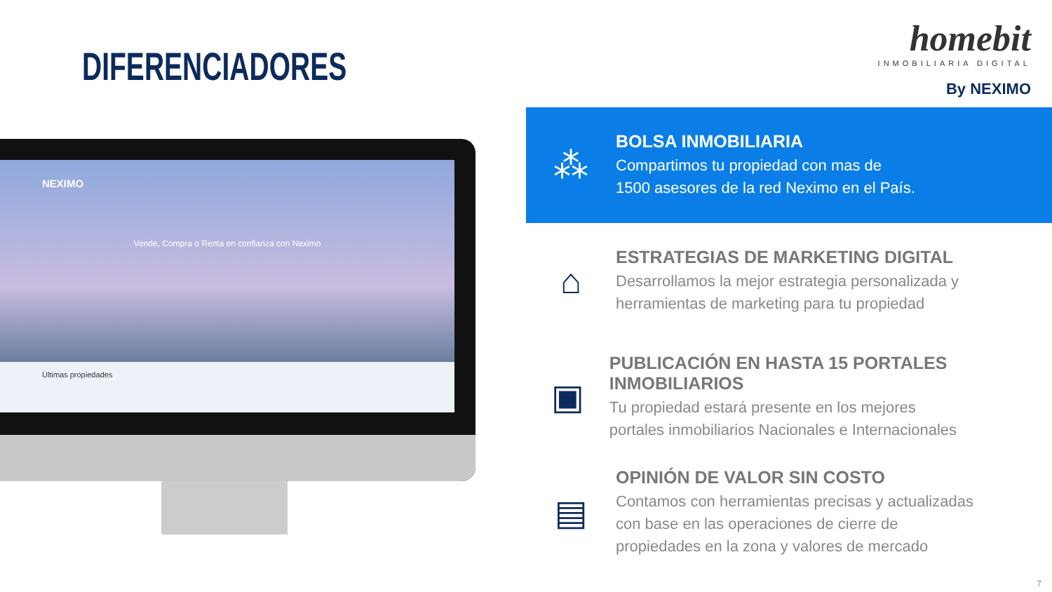DIFERENCIADORES
NEXIMO
Vende, Compra o Renta en confianza con Neximo
Últimas propiedades
homebit
INMOBILIARIA DIGITAL
By NEXIMO
⁂
BOLSA INMOBILIARIA
Compartimos tu propiedad con mas de
1500 asesores de la red Neximo en el País.
⌂
ESTRATEGIAS DE MARKETING DIGITAL
Desarrollamos la mejor estrategia personalizada y
herramientas de marketing para tu propiedad
▣
PUBLICACIÓN EN HASTA 15 PORTALES INMOBILIARIOS
Tu propiedad estará presente en los mejores
portales inmobiliarios Nacionales e Internacionales
▤
OPINIÓN DE VALOR SIN COSTO
Contamos con herramientas precisas y actualizadas
con base en las operaciones de cierre de
propiedades en la zona y valores de mercado
7